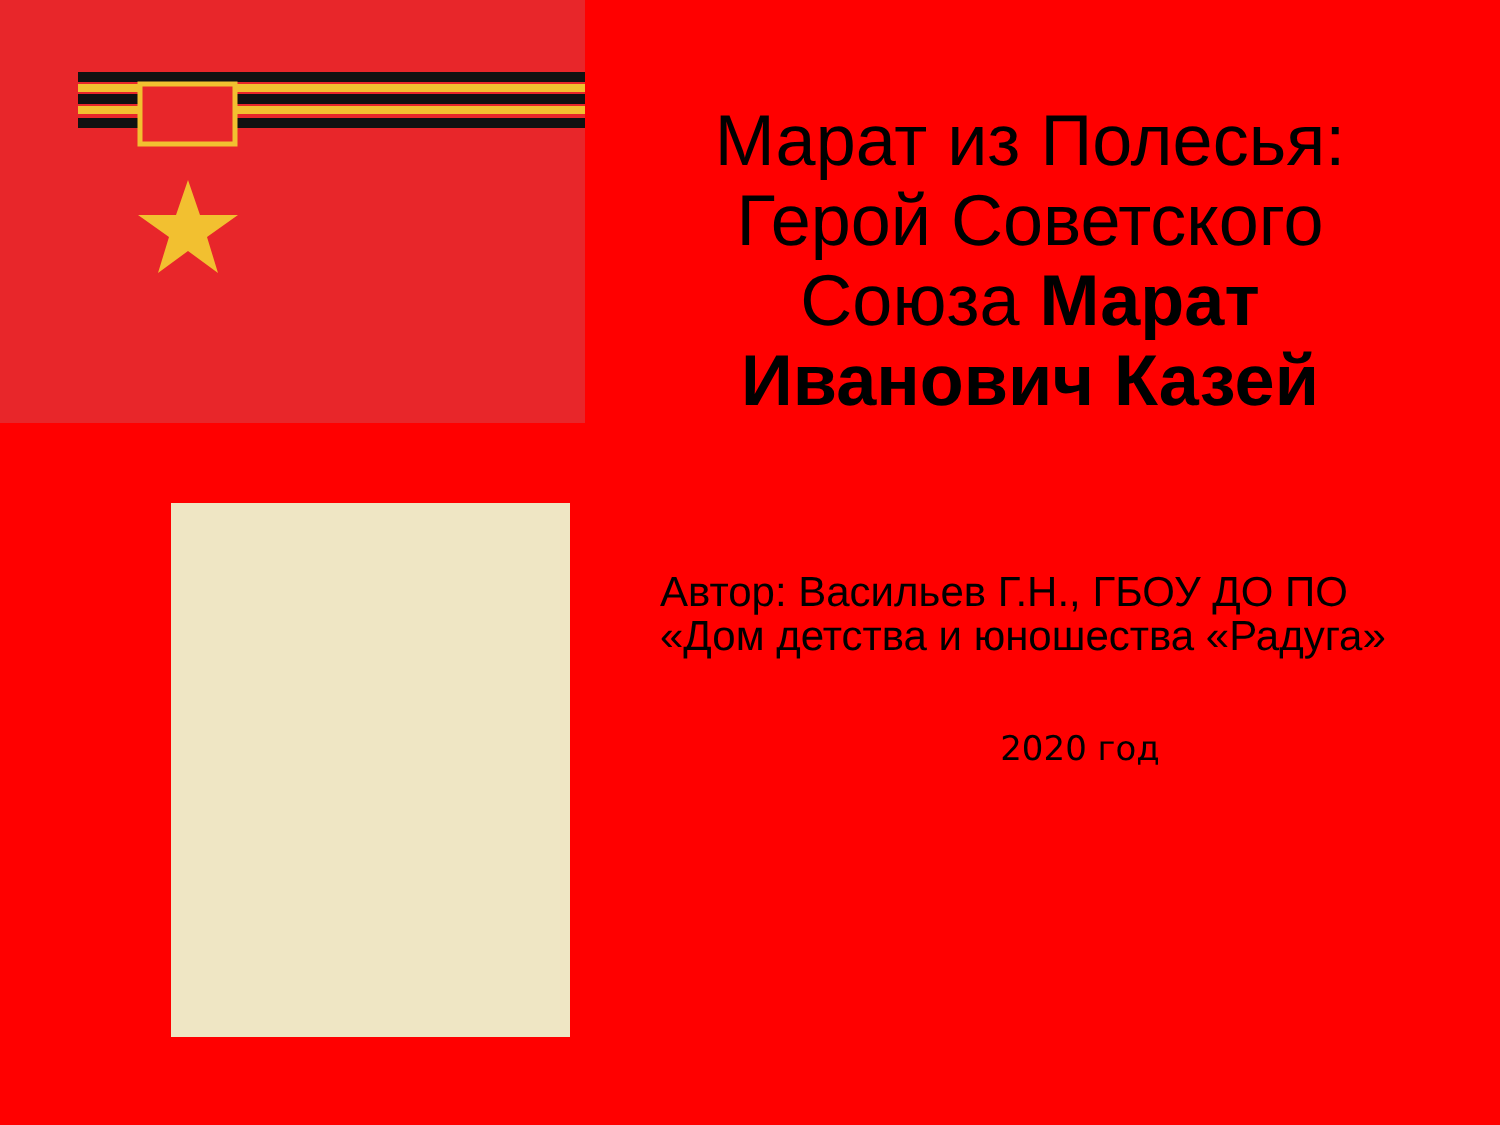Марат из Полесья: Герой Советского Союза Марат Иванович Казей
Автор: Васильев Г.Н., ГБОУ ДО ПО «Дом детства и юношества «Радуга»
2020 год